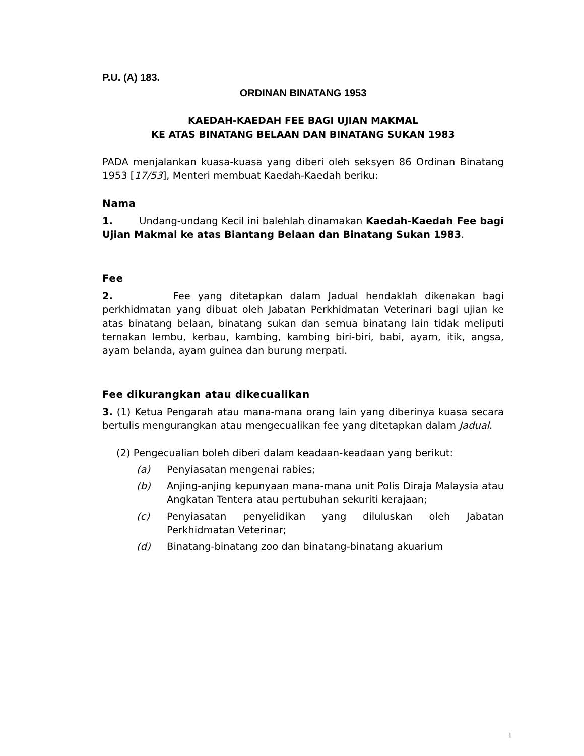P.U. (A) 183.
ORDINAN BINATANG 1953
KAEDAH-KAEDAH FEE BAGI UJIAN MAKMAL
KE ATAS BINATANG BELAAN DAN BINATANG SUKAN 1983
PADA menjalankan kuasa-kuasa yang diberi oleh seksyen 86 Ordinan Binatang 1953 [17/53], Menteri membuat Kaedah-Kaedah beriku:
Nama
1. Undang-undang Kecil ini balehlah dinamakan Kaedah-Kaedah Fee bagi Ujian Makmal ke atas Biantang Belaan dan Binatang Sukan 1983.
Fee
2. Fee yang ditetapkan dalam Jadual hendaklah dikenakan bagi perkhidmatan yang dibuat oleh Jabatan Perkhidmatan Veterinari bagi ujian ke atas binatang belaan, binatang sukan dan semua binatang lain tidak meliputi ternakan lembu, kerbau, kambing, kambing biri-biri, babi, ayam, itik, angsa, ayam belanda, ayam guinea dan burung merpati.
Fee dikurangkan atau dikecualikan
3. (1) Ketua Pengarah atau mana-mana orang lain yang diberinya kuasa secara bertulis mengurangkan atau mengecualikan fee yang ditetapkan dalam Jadual.
(2) Pengecualian boleh diberi dalam keadaan-keadaan yang berikut:
(a) Penyiasatan mengenai rabies;
(b) Anjing-anjing kepunyaan mana-mana unit Polis Diraja Malaysia atau Angkatan Tentera atau pertubuhan sekuriti kerajaan;
(c) Penyiasatan penyelidikan yang diluluskan oleh Jabatan Perkhidmatan Veterinar;
(d) Binatang-binatang zoo dan binatang-binatang akuarium
1